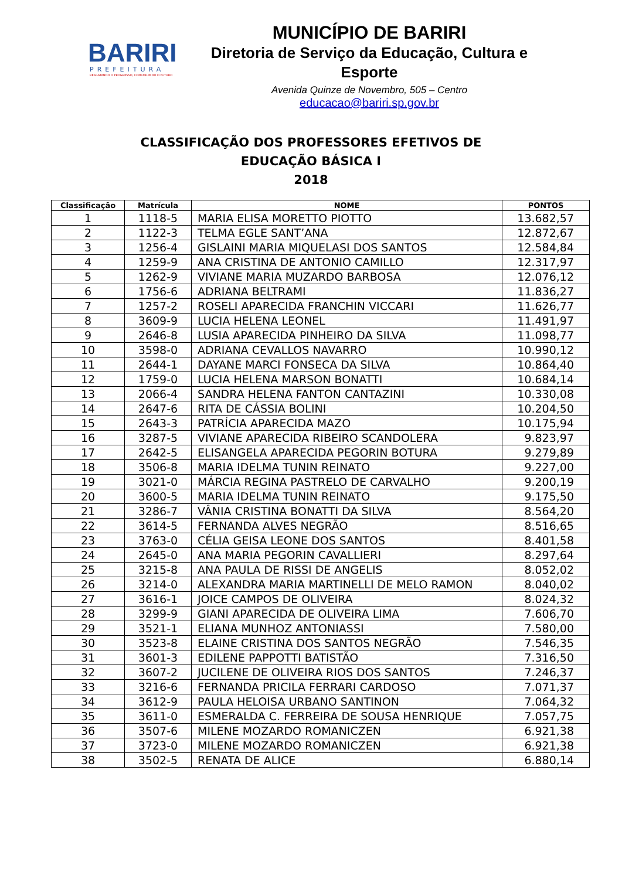BARIRI
PREFEITURA
RESGATANDO O PROGRESSO, CONSTRUINDO O FUTURO
MUNICÍPIO DE BARIRI
Diretoria de Serviço da Educação, Cultura e Esporte
Avenida Quinze de Novembro, 505 – Centro
educacao@bariri.sp.gov.br
CLASSIFICAÇÃO DOS PROFESSORES EFETIVOS DE
EDUCAÇÃO BÁSICA I
2018
| Classificação | Matrícula | NOME | PONTOS |
| --- | --- | --- | --- |
| 1 | 1118-5 | MARIA ELISA MORETTO PIOTTO | 13.682,57 |
| 2 | 1122-3 | TELMA EGLE SANT’ANA | 12.872,67 |
| 3 | 1256-4 | GISLAINI MARIA MIQUELASI DOS SANTOS | 12.584,84 |
| 4 | 1259-9 | ANA CRISTINA DE ANTONIO CAMILLO | 12.317,97 |
| 5 | 1262-9 | VIVIANE MARIA MUZARDO BARBOSA | 12.076,12 |
| 6 | 1756-6 | ADRIANA BELTRAMI | 11.836,27 |
| 7 | 1257-2 | ROSELI APARECIDA FRANCHIN VICCARI | 11.626,77 |
| 8 | 3609-9 | LUCIA HELENA LEONEL | 11.491,97 |
| 9 | 2646-8 | LUSIA APARECIDA PINHEIRO DA SILVA | 11.098,77 |
| 10 | 3598-0 | ADRIANA CEVALLOS NAVARRO | 10.990,12 |
| 11 | 2644-1 | DAYANE MARCI FONSECA DA SILVA | 10.864,40 |
| 12 | 1759-0 | LUCIA HELENA MARSON BONATTI | 10.684,14 |
| 13 | 2066-4 | SANDRA HELENA FANTON CANTAZINI | 10.330,08 |
| 14 | 2647-6 | RITA DE CÁSSIA BOLINI | 10.204,50 |
| 15 | 2643-3 | PATRÍCIA APARECIDA MAZO | 10.175,94 |
| 16 | 3287-5 | VIVIANE APARECIDA RIBEIRO SCANDOLERA | 9.823,97 |
| 17 | 2642-5 | ELISANGELA APARECIDA PEGORIN BOTURA | 9.279,89 |
| 18 | 3506-8 | MARIA IDELMA TUNIN REINATO | 9.227,00 |
| 19 | 3021-0 | MÁRCIA REGINA PASTRELO DE CARVALHO | 9.200,19 |
| 20 | 3600-5 | MARIA IDELMA TUNIN REINATO | 9.175,50 |
| 21 | 3286-7 | VÂNIA CRISTINA BONATTI DA SILVA | 8.564,20 |
| 22 | 3614-5 | FERNANDA ALVES NEGRÃO | 8.516,65 |
| 23 | 3763-0 | CÉLIA GEISA LEONE DOS SANTOS | 8.401,58 |
| 24 | 2645-0 | ANA MARIA PEGORIN CAVALLIERI | 8.297,64 |
| 25 | 3215-8 | ANA PAULA DE RISSI DE ANGELIS | 8.052,02 |
| 26 | 3214-0 | ALEXANDRA MARIA MARTINELLI DE MELO RAMON | 8.040,02 |
| 27 | 3616-1 | JOICE CAMPOS DE OLIVEIRA | 8.024,32 |
| 28 | 3299-9 | GIANI APARECIDA DE OLIVEIRA LIMA | 7.606,70 |
| 29 | 3521-1 | ELIANA MUNHOZ ANTONIASSI | 7.580,00 |
| 30 | 3523-8 | ELAINE CRISTINA DOS SANTOS NEGRÃO | 7.546,35 |
| 31 | 3601-3 | EDILENE PAPPOTTI BATISTÃO | 7.316,50 |
| 32 | 3607-2 | JUCILENE DE OLIVEIRA RIOS DOS SANTOS | 7.246,37 |
| 33 | 3216-6 | FERNANDA PRICILA FERRARI CARDOSO | 7.071,37 |
| 34 | 3612-9 | PAULA HELOISA URBANO SANTINON | 7.064,32 |
| 35 | 3611-0 | ESMERALDA C. FERREIRA DE SOUSA HENRIQUE | 7.057,75 |
| 36 | 3507-6 | MILENE MOZARDO ROMANICZEN | 6.921,38 |
| 37 | 3723-0 | MILENE MOZARDO ROMANICZEN | 6.921,38 |
| 38 | 3502-5 | RENATA DE ALICE | 6.880,14 |